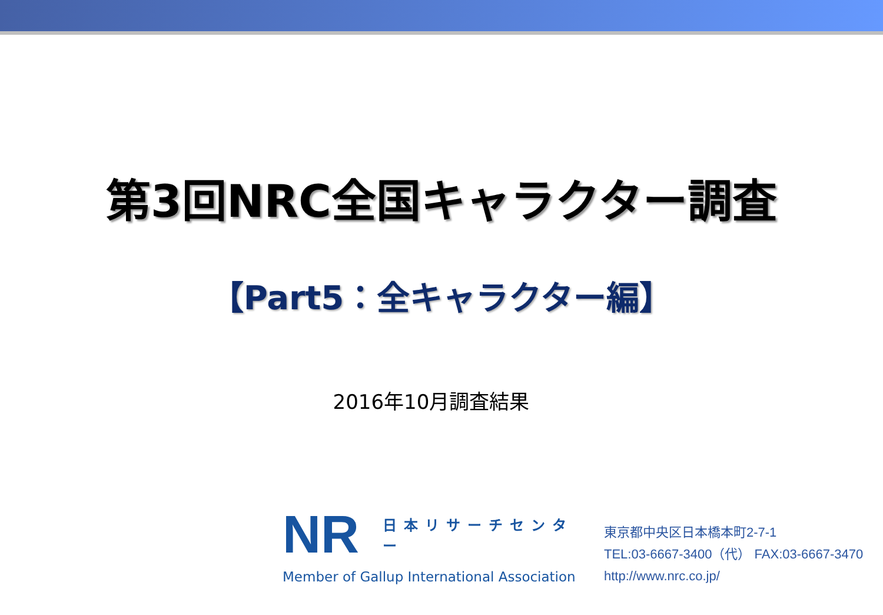第3回NRC全国キャラクター調査
【Part5：全キャラクター編】
2016年10月調査結果
NR 日本リサーチセンター
Member of Gallup International Association
東京都中央区日本橋本町2-7-1
TEL:03-6667-3400（代） FAX:03-6667-3470
http://www.nrc.co.jp/